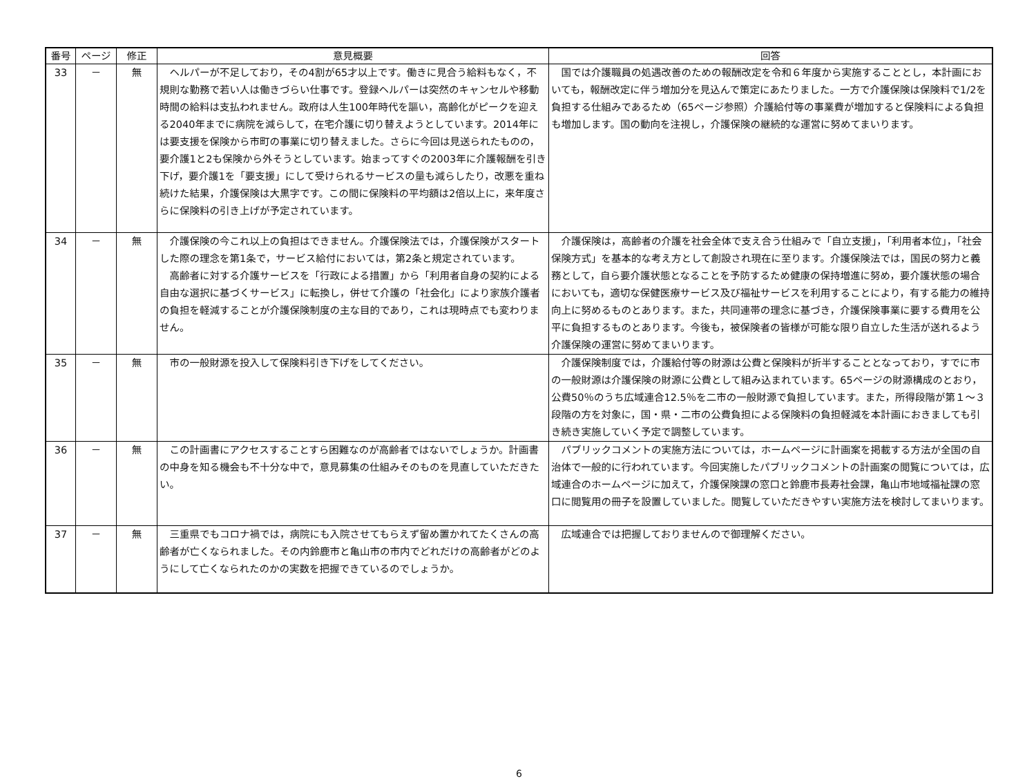| 番号 | ページ | 修正 | 意見概要 | 回答 |
| --- | --- | --- | --- | --- |
| 33 | － | 無 | ヘルパーが不足しており，その4割が65才以上です。働きに見合う給料もなく，不規則な勤務で若い人は働きづらい仕事です。登録ヘルパーは突然のキャンセルや移動時間の給料は支払われません。政府は人生100年時代を謳い，高齢化がピークを迎える2040年までに病院を減らして，在宅介護に切り替えようとしています。2014年には要支援を保険から市町の事業に切り替えました。さらに今回は見送られたものの，要介護1と2も保険から外そうとしています。始まってすぐの2003年に介護報酬を引き下げ，要介護1を「要支援」にして受けられるサービスの量も減らしたり，改悪を重ね続けた結果，介護保険は大黒字です。この間に保険料の平均額は2倍以上に，来年度さらに保険料の引き上げが予定されています。 | 国では介護職員の処遇改善のための報酬改定を令和６年度から実施することとし，本計画においても，報酬改定に伴う増加分を見込んで策定にあたりました。一方で介護保険は保険料で1/2を負担する仕組みであるため（65ページ参照）介護給付等の事業費が増加すると保険料による負担も増加します。国の動向を注視し，介護保険の継続的な運営に努めてまいります。 |
| 34 | － | 無 | 介護保険の今これ以上の負担はできません。介護保険法では，介護保険がスタートした際の理念を第1条で，サービス給付においては，第2条と規定されています。 高齢者に対する介護サービスを「行政による措置」から「利用者自身の契約による自由な選択に基づくサービス」に転換し，併せて介護の「社会化」により家族介護者の負担を軽減することが介護保険制度の主な目的であり，これは現時点でも変わりません。 | 介護保険は，高齢者の介護を社会全体で支え合う仕組みで「自立支援」，「利用者本位」，「社会保険方式」を基本的な考え方として創設され現在に至ります。介護保険法では，国民の努力と義務として，自ら要介護状態となることを予防するため健康の保持増進に努め，要介護状態の場合においても，適切な保健医療サービス及び福祉サービスを利用することにより，有する能力の維持向上に努めるものとあります。また，共同連帯の理念に基づき，介護保険事業に要する費用を公平に負担するものとあります。今後も，被保険者の皆様が可能な限り自立した生活が送れるよう介護保険の運営に努めてまいります。 |
| 35 | － | 無 | 市の一般財源を投入して保険料引き下げをしてください。 | 介護保険制度では，介護給付等の財源は公費と保険料が折半することとなっており，すでに市の一般財源は介護保険の財源に公費として組み込まれています。65ページの財源構成のとおり，公費50％のうち広域連合12.5％を二市の一般財源で負担しています。また，所得段階が第１～３段階の方を対象に，国・県・二市の公費負担による保険料の負担軽減を本計画におきましても引き続き実施していく予定で調整しています。 |
| 36 | － | 無 | この計画書にアクセスすることすら困難なのが高齢者ではないでしょうか。計画書の中身を知る機会も不十分な中で，意見募集の仕組みそのものを見直していただきたい。 | パブリックコメントの実施方法については，ホームページに計画案を掲載する方法が全国の自治体で一般的に行われています。今回実施したパブリックコメントの計画案の閲覧については，広域連合のホームページに加えて，介護保険課の窓口と鈴鹿市長寿社会課，亀山市地域福祉課の窓口に閲覧用の冊子を設置していました。閲覧していただきやすい実施方法を検討してまいります。 |
| 37 | － | 無 | 三重県でもコロナ禍では，病院にも入院させてもらえず留め置かれてたくさんの高齢者が亡くなられました。その内鈴鹿市と亀山市の市内でどれだけの高齢者がどのようにして亡くなられたのかの実数を把握できているのでしょうか。 | 広域連合では把握しておりませんので御理解ください。 |
6